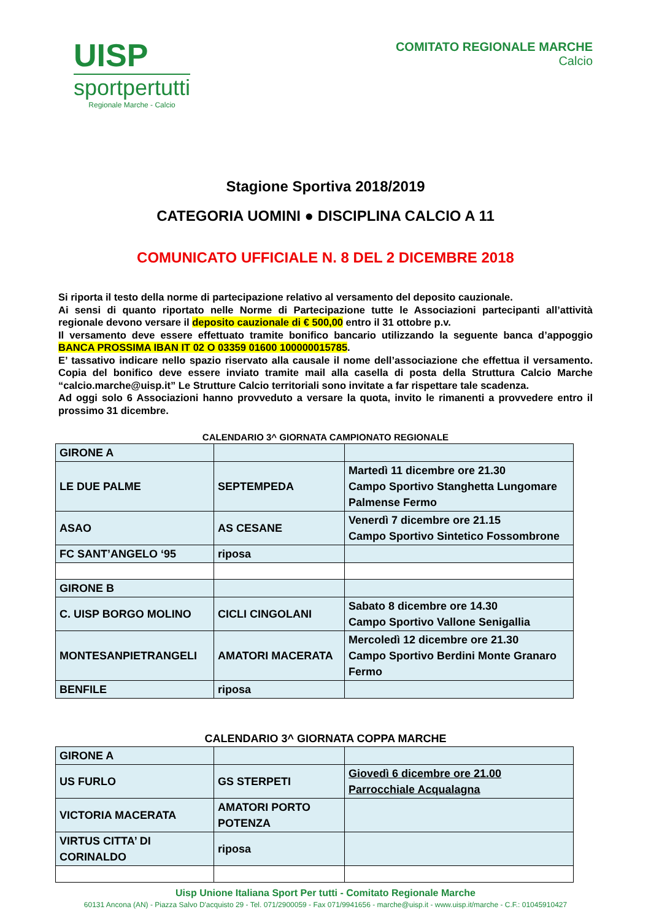UISP
sportpertutti
Regionale Marche - Calcio
COMITATO REGIONALE MARCHE
Calcio
Stagione Sportiva 2018/2019
CATEGORIA UOMINI ● DISCIPLINA CALCIO A 11
COMUNICATO UFFICIALE N. 8 DEL 2 DICEMBRE 2018
Si riporta il testo della norme di partecipazione relativo al versamento del deposito cauzionale.
Ai sensi di quanto riportato nelle Norme di Partecipazione tutte le Associazioni partecipanti all’attività regionale devono versare il deposito cauzionale di € 500,00 entro il 31 ottobre p.v.
Il versamento deve essere effettuato tramite bonifico bancario utilizzando la seguente banca d’appoggio BANCA PROSSIMA IBAN IT 02 O 03359 01600 100000015785.
E’ tassativo indicare nello spazio riservato alla causale il nome dell’associazione che effettua il versamento. Copia del bonifico deve essere inviato tramite mail alla casella di posta della Struttura Calcio Marche “calcio.marche@uisp.it” Le Strutture Calcio territoriali sono invitate a far rispettare tale scadenza.
Ad oggi solo 6 Associazioni hanno provveduto a versare la quota, invito le rimanenti a provvedere entro il prossimo 31 dicembre.
CALENDARIO 3^ GIORNATA CAMPIONATO REGIONALE
| GIRONE A | | |
| LE DUE PALME | SEPTEMPEDA | Martedì 11 dicembre ore 21.30 Campo Sportivo Stanghetta Lungomare Palmense Fermo |
| ASAO | AS CESANE | Venerdì 7 dicembre ore 21.15 Campo Sportivo Sintetico Fossombrone |
| FC SANT’ANGELO ‘95 | riposa | |
| GIRONE B | | |
| C. UISP BORGO MOLINO | CICLI CINGOLANI | Sabato 8 dicembre ore 14.30 Campo Sportivo Vallone Senigallia |
| MONTESANPIETRANGELI | AMATORI MACERATA | Mercoledì 12 dicembre ore 21.30 Campo Sportivo Berdini Monte Granaro Fermo |
| BENFILE | riposa | |
CALENDARIO 3^ GIORNATA COPPA MARCHE
| GIRONE A | | |
| US FURLO | GS STERPETI | Giovedì 6 dicembre ore 21.00 Parrocchiale Acqualagna |
| VICTORIA MACERATA | AMATORI PORTO POTENZA | |
| VIRTUS CITTA’ DI CORINALDO | riposa | |
Uisp Unione Italiana Sport Per tutti - Comitato Regionale Marche
60131 Ancona (AN) - Piazza Salvo D'acquisto 29 - Tel. 071/2900059 - Fax 071/9941656 - marche@uisp.it - www.uisp.it/marche - C.F.: 01045910427